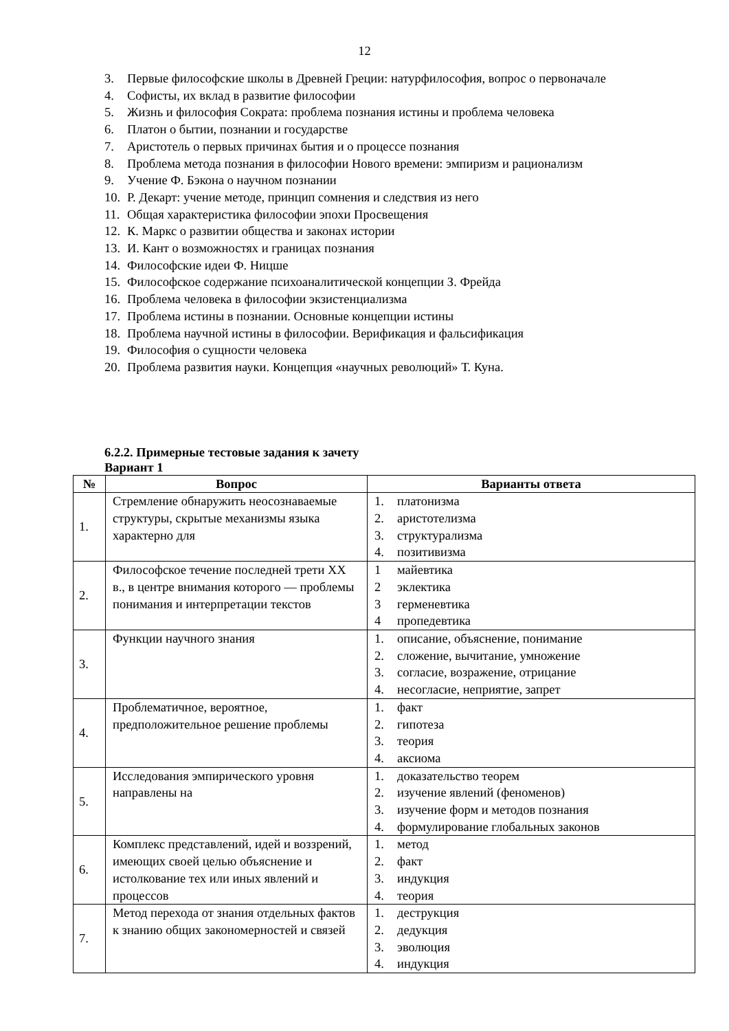12
3. Первые философские школы в Древней Греции: натурфилософия, вопрос о первоначале
4. Софисты, их вклад в развитие философии
5. Жизнь и философия Сократа: проблема познания истины и проблема человека
6. Платон о бытии, познании и государстве
7. Аристотель о первых причинах бытия и о процессе познания
8. Проблема метода познания в философии Нового времени: эмпиризм и рационализм
9. Учение Ф. Бэкона о научном познании
10. Р. Декарт: учение методе, принцип сомнения и следствия из него
11. Общая характеристика философии эпохи Просвещения
12. К. Маркс о развитии общества и законах истории
13. И. Кант о возможностях и границах познания
14. Философские идеи Ф. Ницше
15. Философское содержание психоаналитической концепции З. Фрейда
16. Проблема человека в философии экзистенциализма
17. Проблема истины в познании. Основные концепции истины
18. Проблема научной истины в философии. Верификация и фальсификация
19. Философия о сущности человека
20. Проблема развития науки. Концепция «научных революций» Т. Куна.
6.2.2. Примерные тестовые задания к зачету
Вариант 1
| № | Вопрос | Варианты ответа |
| --- | --- | --- |
| 1. | Стремление обнаружить неосознаваемые структуры, скрытые механизмы языка характерно для | 1. платонизма 2. аристотелизма 3. структурализма 4. позитивизма |
| 2. | Философское течение последней трети XX в., в центре внимания которого — проблемы понимания и интерпретации текстов | 1 майевтика 2 эклектика 3 герменевтика 4 пропедевтика |
| 3. | Функции научного знания | 1. описание, объяснение, понимание 2. сложение, вычитание, умножение 3. согласие, возражение, отрицание 4. несогласие, неприятие, запрет |
| 4. | Проблематичное, вероятное, предположительное решение проблемы | 1. факт 2. гипотеза 3. теория 4. аксиома |
| 5. | Исследования эмпирического уровня направлены на | 1. доказательство теорем 2. изучение явлений (феноменов) 3. изучение форм и методов познания 4. формулирование глобальных законов |
| 6. | Комплекс представлений, идей и воззрений, имеющих своей целью объяснение и истолкование тех или иных явлений и процессов | 1. метод 2. факт 3. индукция 4. теория |
| 7. | Метод перехода от знания отдельных фактов к знанию общих закономерностей и связей | 1. деструкция 2. дедукция 3. эволюция 4. индукция |